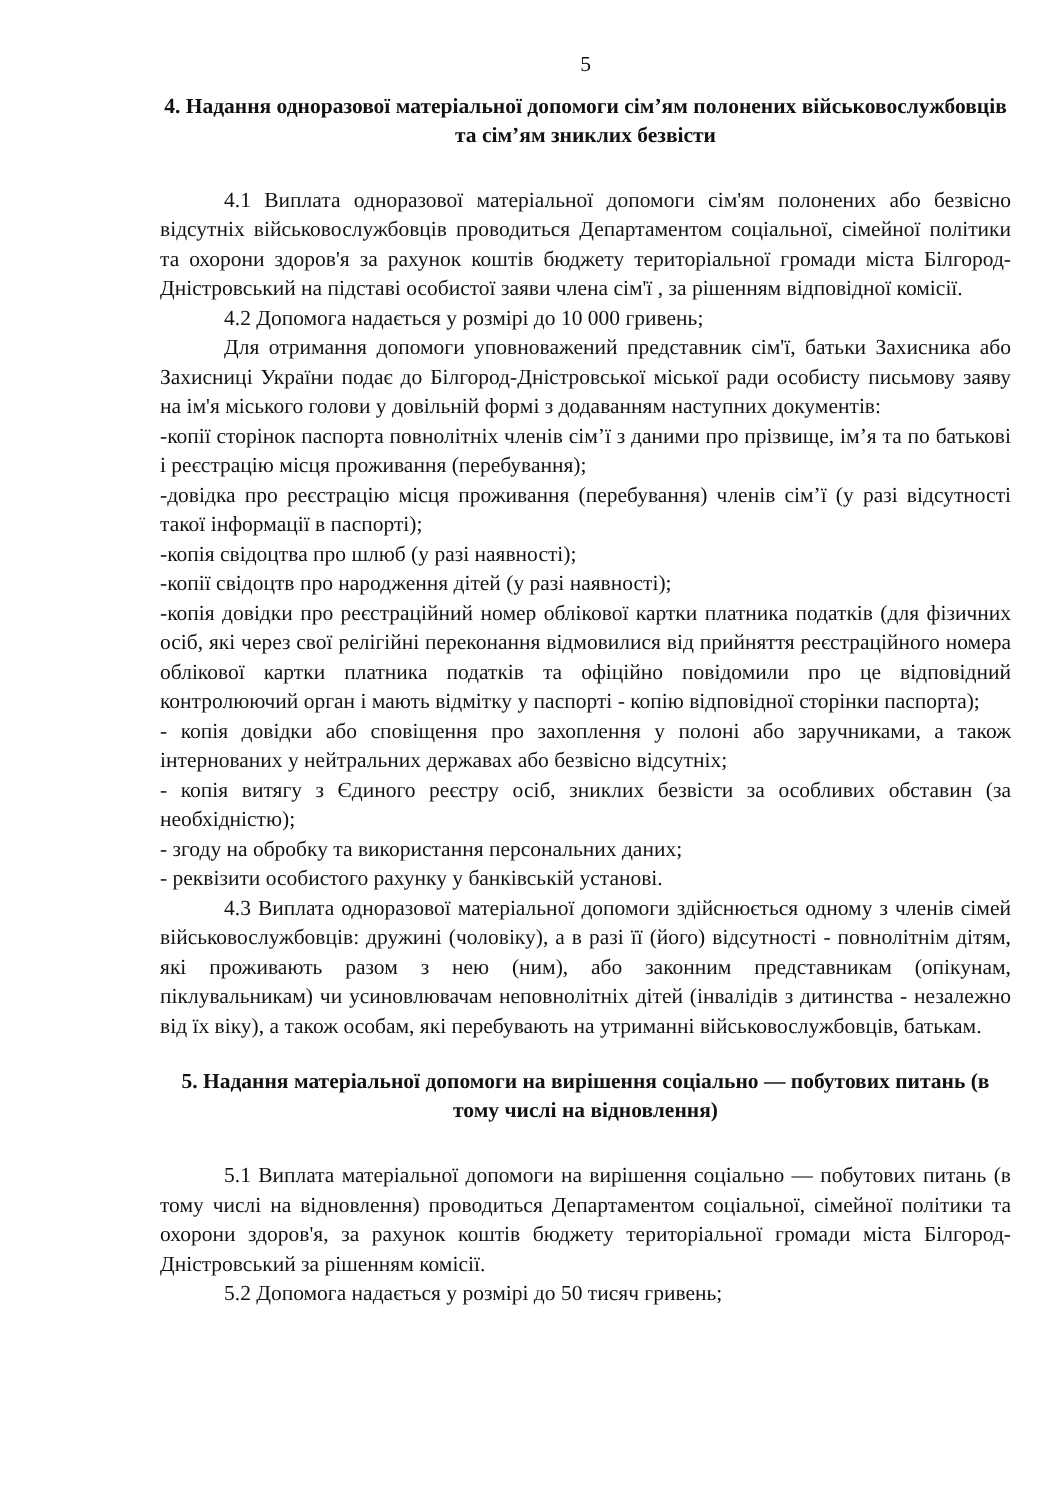5
4. Надання одноразової матеріальної допомоги сім’ям полонених військовослужбовців та сім’ям зниклих безвісти
4.1 Виплата одноразової матеріальної допомоги сім'ям полонених або безвісно відсутніх військовослужбовців проводиться Департаментом соціальної, сімейної політики та охорони здоров'я за рахунок коштів бюджету територіальної громади міста Білгород-Дністровський на підставі особистої заяви члена сім'ї , за рішенням відповідної комісії.
4.2 Допомога надається у розмірі до 10 000 гривень;
Для отримання допомоги уповноважений представник сім'ї, батьки Захисника або Захисниці України подає до Білгород-Дністровської міської ради особисту письмову заяву на ім'я міського голови у довільній формі з додаванням наступних документів:
-копії сторінок паспорта повнолітніх членів сім’ї з даними про прізвище, ім’я та по батькові і реєстрацію місця проживання (перебування);
-довідка про реєстрацію місця проживання (перебування) членів сім’ї (у разі відсутності такої інформації в паспорті);
-копія свідоцтва про шлюб (у разі наявності);
-копії свідоцтв про народження дітей (у разі наявності);
-копія довідки про реєстраційний номер облікової картки платника податків (для фізичних осіб, які через свої релігійні переконання відмовилися від прийняття реєстраційного номера облікової картки платника податків та офіційно повідомили про це відповідний контролюючий орган і мають відмітку у паспорті - копію відповідної сторінки паспорта);
- копія довідки або сповіщення про захоплення у полоні або заручниками, а також інтернованих у нейтральних державах або безвісно відсутніх;
- копія витягу з Єдиного реєстру осіб, зниклих безвісти за особливих обставин (за необхідністю);
- згоду на обробку та використання персональних даних;
- реквізити особистого рахунку у банківській установі.
4.3 Виплата одноразової матеріальної допомоги здійснюється одному з членів сімей військовослужбовців: дружині (чоловіку), а в разі її (його) відсутності - повнолітнім дітям, які проживають разом з нею (ним), або законним представникам (опікунам, піклувальникам) чи усиновлювачам неповнолітніх дітей (інвалідів з дитинства - незалежно від їх віку), а також особам, які перебувають на утриманні військовослужбовців, батькам.
5. Надання матеріальної допомоги на вирішення соціально — побутових питань (в тому числі на відновлення)
5.1 Виплата матеріальної допомоги на вирішення соціально — побутових питань (в тому числі на відновлення) проводиться Департаментом соціальної, сімейної політики та охорони здоров'я, за рахунок коштів бюджету територіальної громади міста Білгород-Дністровський за рішенням комісії.
5.2 Допомога надається у розмірі до 50 тисяч гривень;